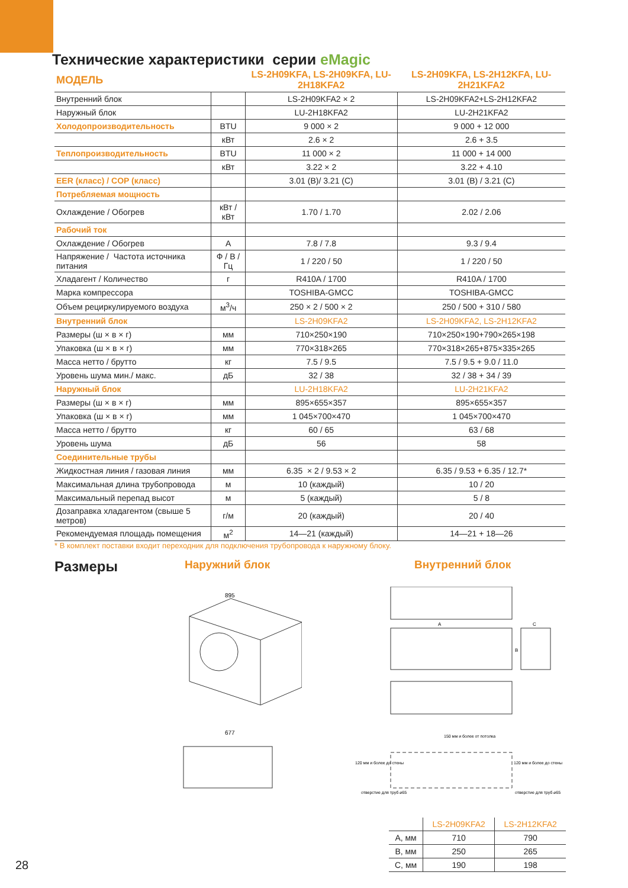Технические характеристики серии eMagic
| МОДЕЛЬ | | LS-2H09KFA, LS-2H09KFA, LU-2H18KFA2 | LS-2H09KFA, LS-2H12KFA, LU-2H21KFA2 |
| --- | --- | --- | --- |
| Внутренний блок | | LS-2H09KFA2 × 2 | LS-2H09KFA2+LS-2H12KFA2 |
| Наружный блок | | LU-2H18KFA2 | LU-2H21KFA2 |
| Холодопроизводительность | BTU | 9 000 × 2 | 9 000 + 12 000 |
| | кВт | 2.6 × 2 | 2.6 + 3.5 |
| Теплопроизводительность | BTU | 11 000 × 2 | 11 000 + 14 000 |
| | кВт | 3.22 × 2 | 3.22 + 4.10 |
| EER (класс) / COP (класс) | | 3.01 (B)/ 3.21 (C) | 3.01 (B) / 3.21 (C) |
| Потребляемая мощность | | | |
| Охлаждение / Обогрев | кВт / кВт | 1.70 / 1.70 | 2.02 / 2.06 |
| Рабочий ток | | | |
| Охлаждение / Обогрев | А | 7.8 / 7.8 | 9.3 / 9.4 |
| Напряжение / Частота источника питания | Ф / В / Гц | 1 / 220 / 50 | 1 / 220 / 50 |
| Хладагент / Количество | г | R410A / 1700 | R410A / 1700 |
| Марка компрессора | | TOSHIBA-GMCC | TOSHIBA-GMCC |
| Объем рециркулируемого воздуха | м<sup>3</sup>/ч | 250 × 2 / 500 × 2 | 250 / 500 + 310 / 580 |
| Внутренний блок | | LS-2H09KFA2 | LS-2H09KFA2, LS-2H12KFA2 |
| Размеры (ш × в × г) | мм | 710×250×190 | 710×250×190+790×265×198 |
| Упаковка (ш × в × г) | мм | 770×318×265 | 770×318×265+875×335×265 |
| Масса нетто / брутто | кг | 7.5 / 9.5 | 7.5 / 9.5 + 9.0 / 11.0 |
| Уровень шума мин./ макс. | дБ | 32 / 38 | 32 / 38 + 34 / 39 |
| Наружный блок | | LU-2H18KFA2 | LU-2H21KFA2 |
| Размеры (ш × в × г) | мм | 895×655×357 | 895×655×357 |
| Упаковка (ш × в × г) | мм | 1 045×700×470 | 1 045×700×470 |
| Масса нетто / брутто | кг | 60 / 65 | 63 / 68 |
| Уровень шума | дБ | 56 | 58 |
| Соединительные трубы | | | |
| Жидкостная линия / газовая линия | мм | 6.35 × 2 / 9.53 × 2 | 6.35 / 9.53 + 6.35 / 12.7* |
| Максимальная длина трубопровода | м | 10 (каждый) | 10 / 20 |
| Максимальный перепад высот | м | 5 (каждый) | 5 / 8 |
| Дозаправка хладагентом (свыше 5 метров) | г/м | 20 (каждый) | 20 / 40 |
| Рекомендуемая площадь помещения | м<sup>2</sup> | 14—21 (каждый) | 14—21 + 18—26 |
* В комплект поставки входит переходник для подключения трубопровода к наружному блоку.
Размеры Наружний блок Внутренний блок
895
677
A
B
C
150 мм и более от потолка
120 мм и более до стены
120 мм и более до стены
отверстие для труб ⌀65
отверстие для труб ⌀65
| | LS-2H09KFA2 | LS-2H12KFA2 |
| --- | --- | --- |
| A, мм | 710 | 790 |
| B, мм | 250 | 265 |
| C, мм | 190 | 198 |
28